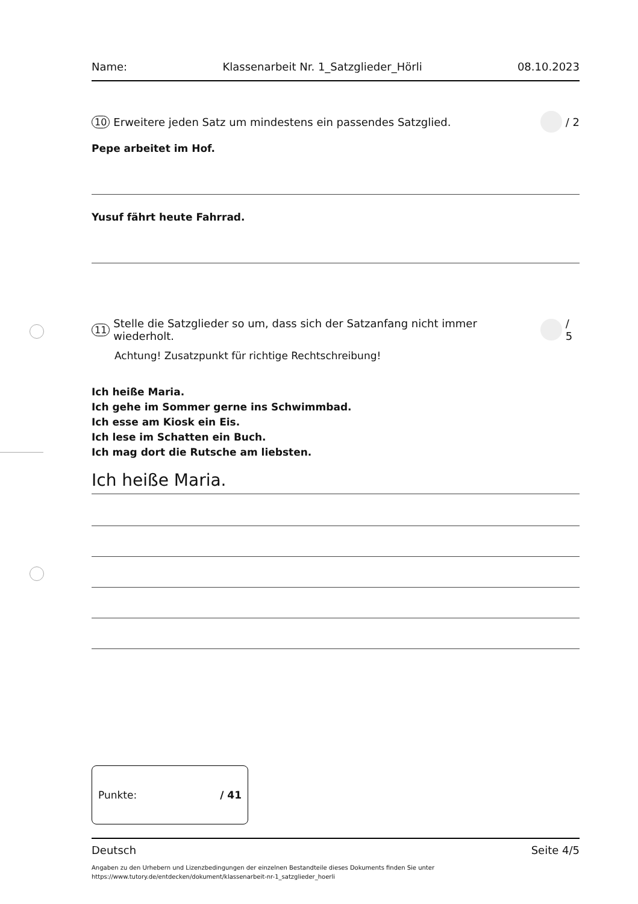Name: Klassenarbeit Nr. 1_Satzglieder_Hörli 08.10.2023
10 Erweitere jeden Satz um mindestens ein passendes Satzglied. / 2
Pepe arbeitet im Hof.
Yusuf fährt heute Fahrrad.
11 Stelle die Satzglieder so um, dass sich der Satzanfang nicht immer wiederholt. / 5
Achtung! Zusatzpunkt für richtige Rechtschreibung!
Ich heiße Maria.
Ich gehe im Sommer gerne ins Schwimmbad.
Ich esse am Kiosk ein Eis.
Ich lese im Schatten ein Buch.
Ich mag dort die Rutsche am liebsten.
Ich heiße Maria.
Punkte: / 41
Deutsch Seite 4/5
Angaben zu den Urhebern und Lizenzbedingungen der einzelnen Bestandteile dieses Dokuments finden Sie unter
https://www.tutory.de/entdecken/dokument/klassenarbeit-nr-1_satzglieder_hoerli